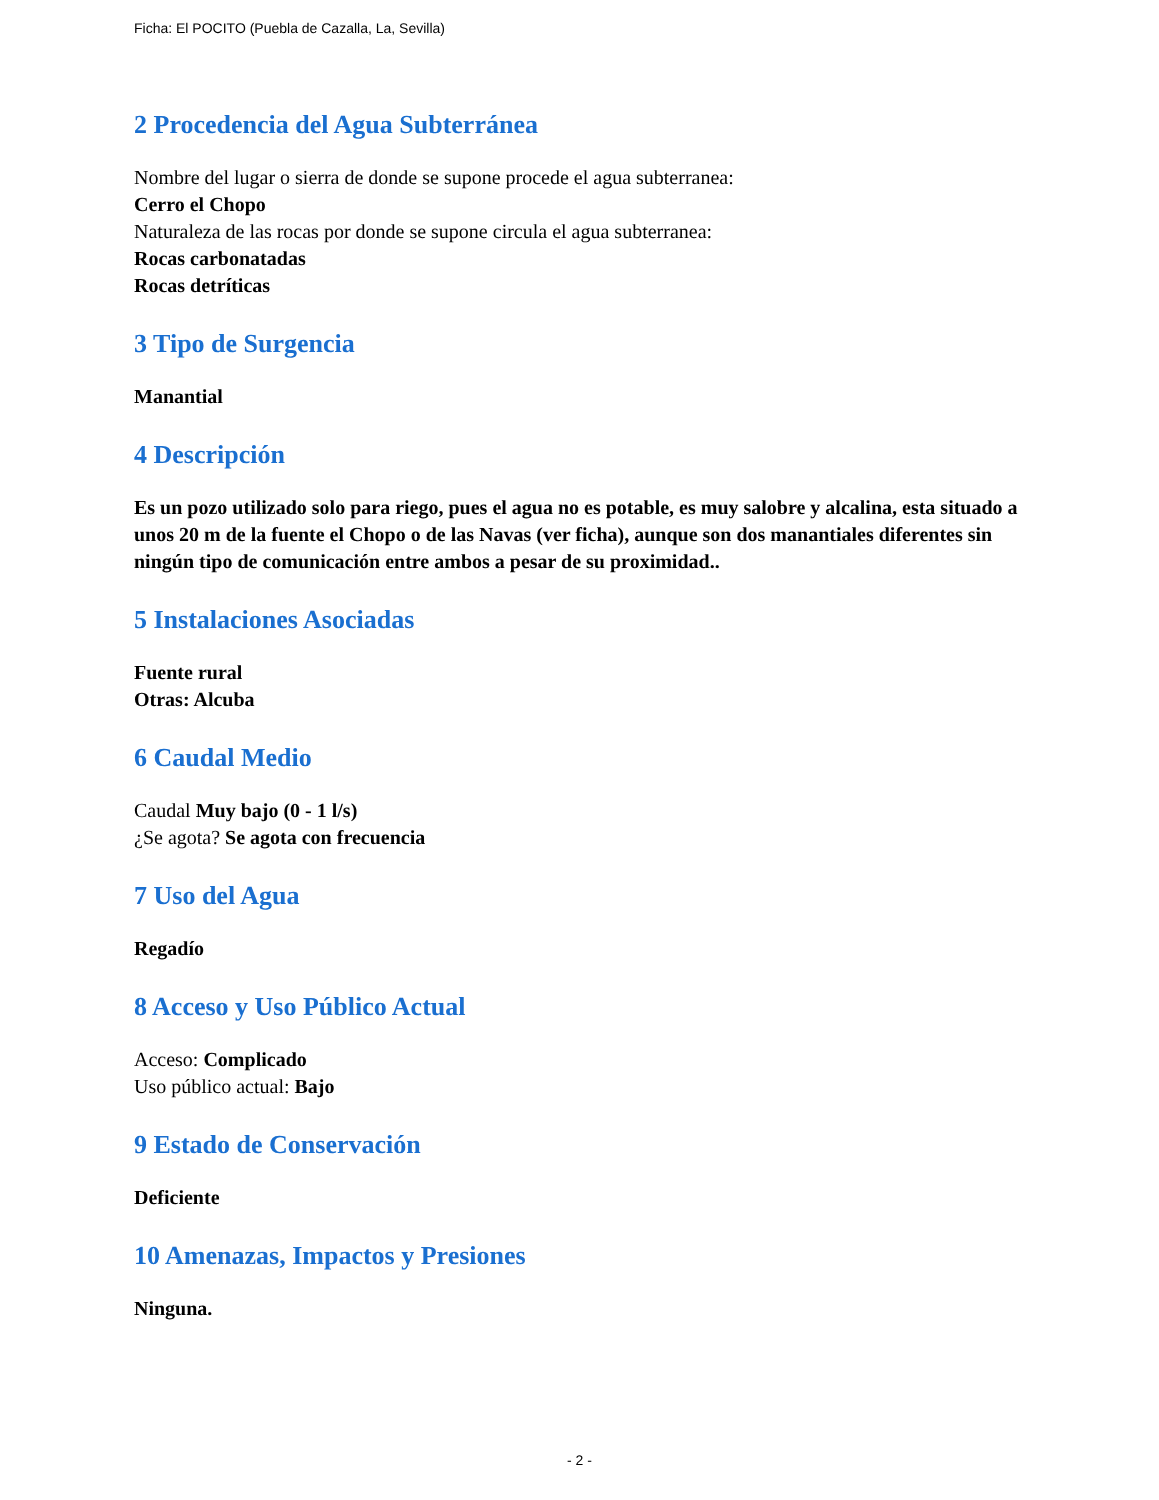Ficha: El POCITO (Puebla de Cazalla, La, Sevilla)
2 Procedencia del Agua Subterránea
Nombre del lugar o sierra de donde se supone procede el agua subterranea:
Cerro el Chopo
Naturaleza de las rocas por donde se supone circula el agua subterranea:
Rocas carbonatadas
Rocas detríticas
3 Tipo de Surgencia
Manantial
4 Descripción
Es un pozo utilizado solo para riego, pues el agua no es potable, es muy salobre y alcalina, esta situado a unos 20 m de la fuente el Chopo o de las Navas (ver ficha), aunque son dos manantiales diferentes sin ningún tipo de comunicación entre ambos a pesar de su proximidad..
5 Instalaciones Asociadas
Fuente rural
Otras: Alcuba
6 Caudal Medio
Caudal Muy bajo (0 - 1 l/s)
¿Se agota? Se agota con frecuencia
7 Uso del Agua
Regadío
8 Acceso y Uso Público Actual
Acceso: Complicado
Uso público actual: Bajo
9 Estado de Conservación
Deficiente
10 Amenazas, Impactos y Presiones
Ninguna.
- 2 -